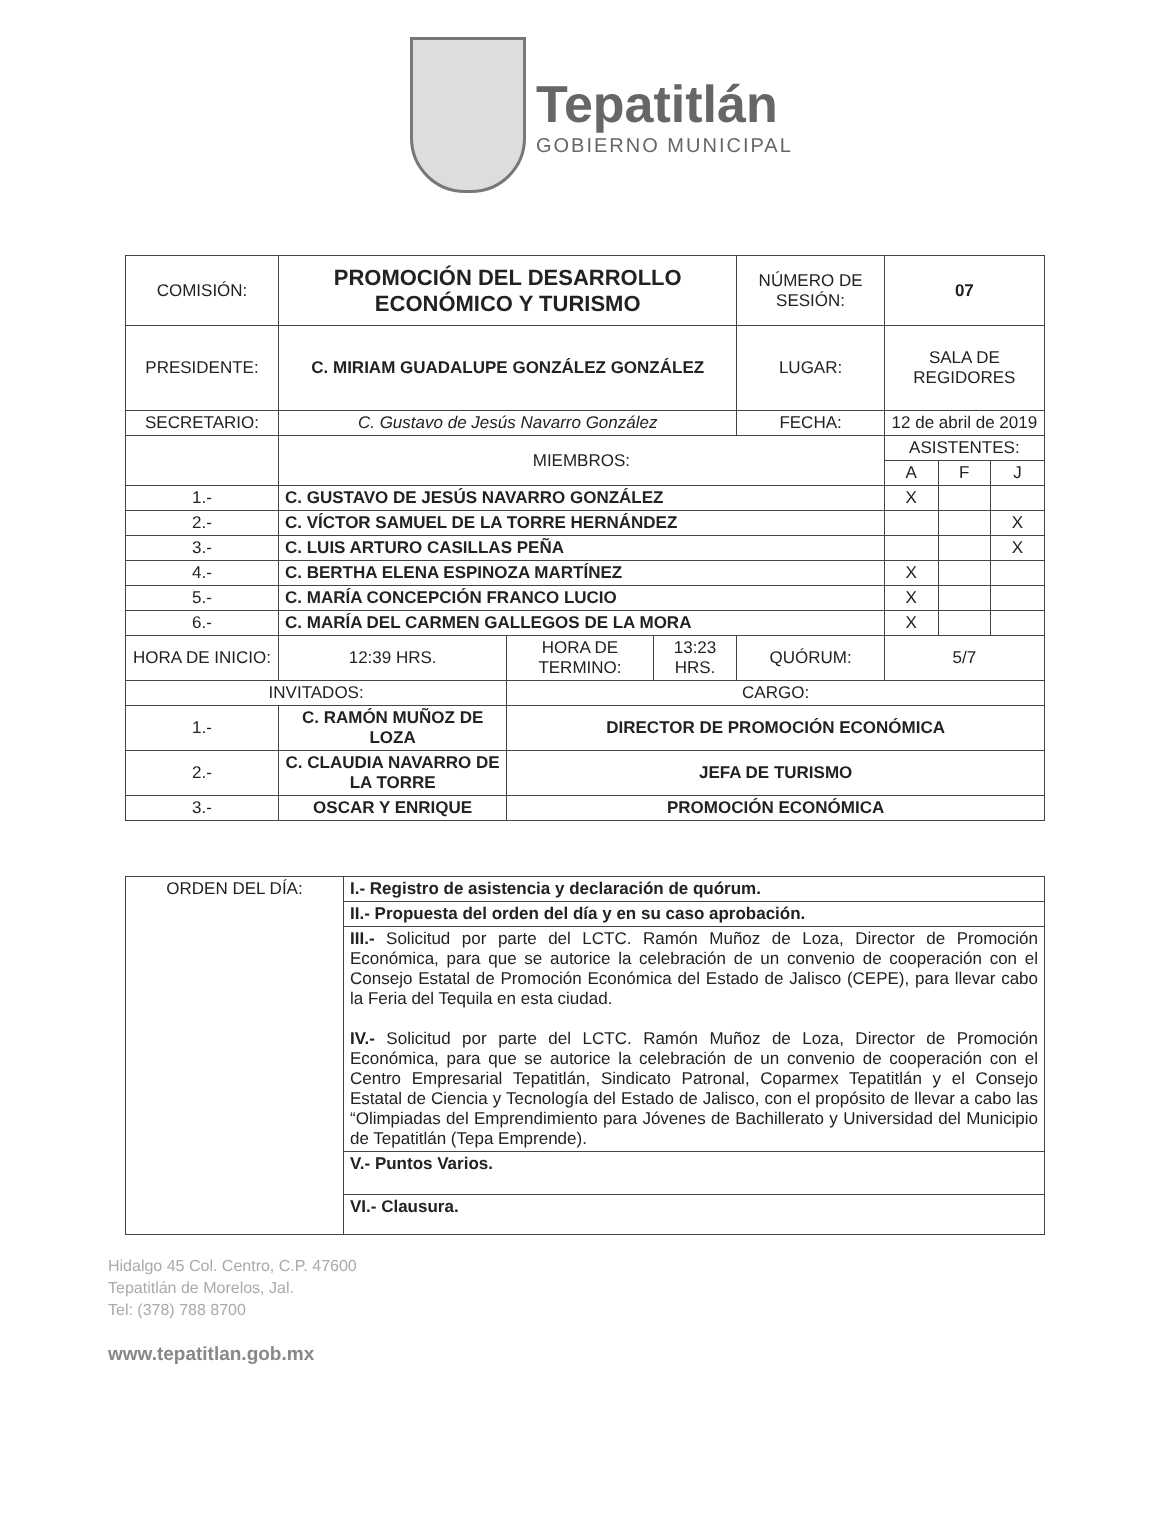Tepatitlán
GOBIERNO MUNICIPAL
| COMISIÓN: | PROMOCIÓN DEL DESARROLLO ECONÓMICO Y TURISMO | | | NÚMERO DE SESIÓN: | 07 | | |
| PRESIDENTE: | C. MIRIAM GUADALUPE GONZÁLEZ GONZÁLEZ | | | LUGAR: | SALA DE REGIDORES | | |
| SECRETARIO: | C. Gustavo de Jesús Navarro González | | | FECHA: | 12 de abril de 2019 | | |
| | MIEMBROS: | | | | ASISTENTES: | | |
| | | | | | A | F | J |
| 1.- | C. GUSTAVO DE JESÚS NAVARRO GONZÁLEZ | | | | X | | |
| 2.- | C. VÍCTOR SAMUEL DE LA TORRE HERNÁNDEZ | | | | | | X |
| 3.- | C. LUIS ARTURO CASILLAS PEÑA | | | | | | X |
| 4.- | C. BERTHA ELENA ESPINOZA MARTÍNEZ | | | | X | | |
| 5.- | C. MARÍA CONCEPCIÓN FRANCO LUCIO | | | | X | | |
| 6.- | C. MARÍA DEL CARMEN GALLEGOS DE LA MORA | | | | X | | |
| HORA DE INICIO: | 12:39 HRS. | HORA DE TERMINO: | 13:23 HRS. | QUÓRUM: | 5/7 | | |
| INVITADOS: | | CARGO: | | | | | |
| 1.- | C. RAMÓN MUÑOZ DE LOZA | DIRECTOR DE PROMOCIÓN ECONÓMICA | | | | | |
| 2.- | C. CLAUDIA NAVARRO DE LA TORRE | JEFA DE TURISMO | | | | | |
| 3.- | OSCAR Y ENRIQUE | PROMOCIÓN ECONÓMICA | | | | | |
| ORDEN DEL DÍA: | I.- Registro de asistencia y declaración de quórum. |
| | II.- Propuesta del orden del día y en su caso aprobación. |
| | III.- Solicitud por parte del LCTC. Ramón Muñoz de Loza, Director de Promoción Económica, para que se autorice la celebración de un convenio de cooperación con el Consejo Estatal de Promoción Económica del Estado de Jalisco (CEPE), para llevar cabo la Feria del Tequila en esta ciudad. IV.- Solicitud por parte del LCTC. Ramón Muñoz de Loza, Director de Promoción Económica, para que se autorice la celebración de un convenio de cooperación con el Centro Empresarial Tepatitlán, Sindicato Patronal, Coparmex Tepatitlán y el Consejo Estatal de Ciencia y Tecnología del Estado de Jalisco, con el propósito de llevar a cabo las “Olimpiadas del Emprendimiento para Jóvenes de Bachillerato y Universidad del Municipio de Tepatitlán (Tepa Emprende). |
| | V.- Puntos Varios. |
| | VI.- Clausura. |
Hidalgo 45 Col. Centro, C.P. 47600
Tepatitlán de Morelos, Jal.
Tel: (378) 788 8700
www.tepatitlan.gob.mx